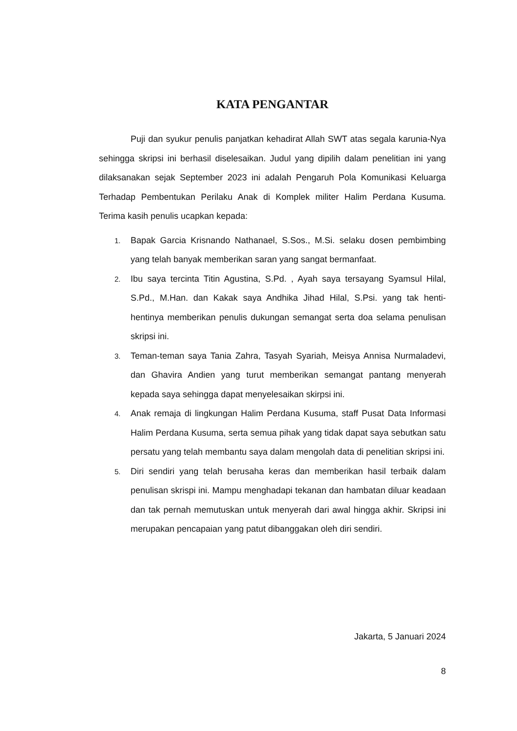KATA PENGANTAR
Puji dan syukur penulis panjatkan kehadirat Allah SWT atas segala karunia-Nya sehingga skripsi ini berhasil diselesaikan. Judul yang dipilih dalam penelitian ini yang dilaksanakan sejak September 2023 ini adalah Pengaruh Pola Komunikasi Keluarga Terhadap Pembentukan Perilaku Anak di Komplek militer Halim Perdana Kusuma. Terima kasih penulis ucapkan kepada:
1. Bapak Garcia Krisnando Nathanael, S.Sos., M.Si. selaku dosen pembimbing yang telah banyak memberikan saran yang sangat bermanfaat.
2. Ibu saya tercinta Titin Agustina, S.Pd. , Ayah saya tersayang Syamsul Hilal, S.Pd., M.Han. dan Kakak saya Andhika Jihad Hilal, S.Psi. yang tak henti-hentinya memberikan penulis dukungan semangat serta doa selama penulisan skripsi ini.
3. Teman-teman saya Tania Zahra, Tasyah Syariah, Meisya Annisa Nurmaladevi, dan Ghavira Andien yang turut memberikan semangat pantang menyerah kepada saya sehingga dapat menyelesaikan skirpsi ini.
4. Anak remaja di lingkungan Halim Perdana Kusuma, staff Pusat Data Informasi Halim Perdana Kusuma, serta semua pihak yang tidak dapat saya sebutkan satu persatu yang telah membantu saya dalam mengolah data di penelitian skripsi ini.
5. Diri sendiri yang telah berusaha keras dan memberikan hasil terbaik dalam penulisan skrispi ini. Mampu menghadapi tekanan dan hambatan diluar keadaan dan tak pernah memutuskan untuk menyerah dari awal hingga akhir. Skripsi ini merupakan pencapaian yang patut dibanggakan oleh diri sendiri.
Jakarta, 5 Januari 2024
8